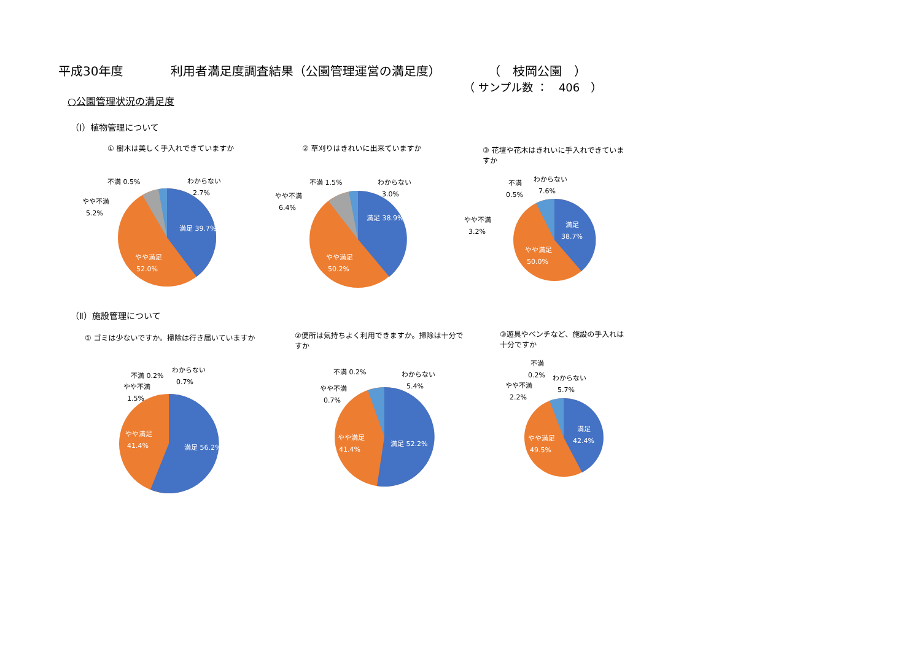平成30年度 利用者満足度調査結果（公園管理運営の満足度） （　枝岡公園　）
（ サンプル数 ：　406　）
○公園管理状況の満足度
（Ⅰ）植物管理について
① 樹木は美しく手入れできていますか ② 草刈りはきれいに出来ていますか
③ 花壇や花木はきれいに手入れできていますか
（Ⅱ）施設管理について
① ゴミは少ないですか。掃除は行き届いていますか
②便所は気持ちよく利用できますか。掃除は十分ですか
③遊具やベンチなど、施設の手入れは十分ですか
満足 39.7%
やや満足
52.0%
不満 0.5%
わからない
2.7%
やや不満
5.2%
満足 38.9%
やや満足
50.2%
不満 1.5%
わからない
3.0%
やや不満
6.4%
満足
38.7%
やや満足
50.0%
不満
0.5%
わからない
7.6%
やや不満
3.2%
満足 56.2%
やや満足
41.4%
不満 0.2%
わからない
0.7%
やや不満
1.5%
満足 52.2%
やや満足
41.4%
不満 0.2%
わからない
5.4%
やや不満
0.7%
満足
42.4%
やや満足
49.5%
不満
0.2%
わからない
5.7%
やや不満
2.2%